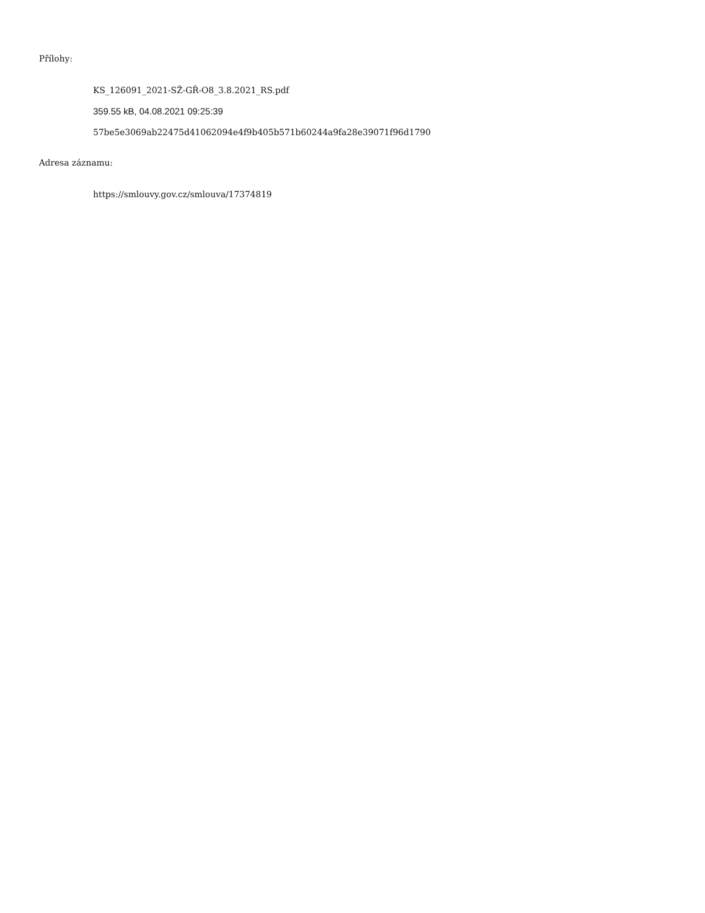Přílohy:
KS_126091_2021-SŽ-GŘ-O8_3.8.2021_RS.pdf
359.55 kB, 04.08.2021 09:25:39
57be5e3069ab22475d41062094e4f9b405b571b60244a9fa28e39071f96d1790
Adresa záznamu:
https://smlouvy.gov.cz/smlouva/17374819